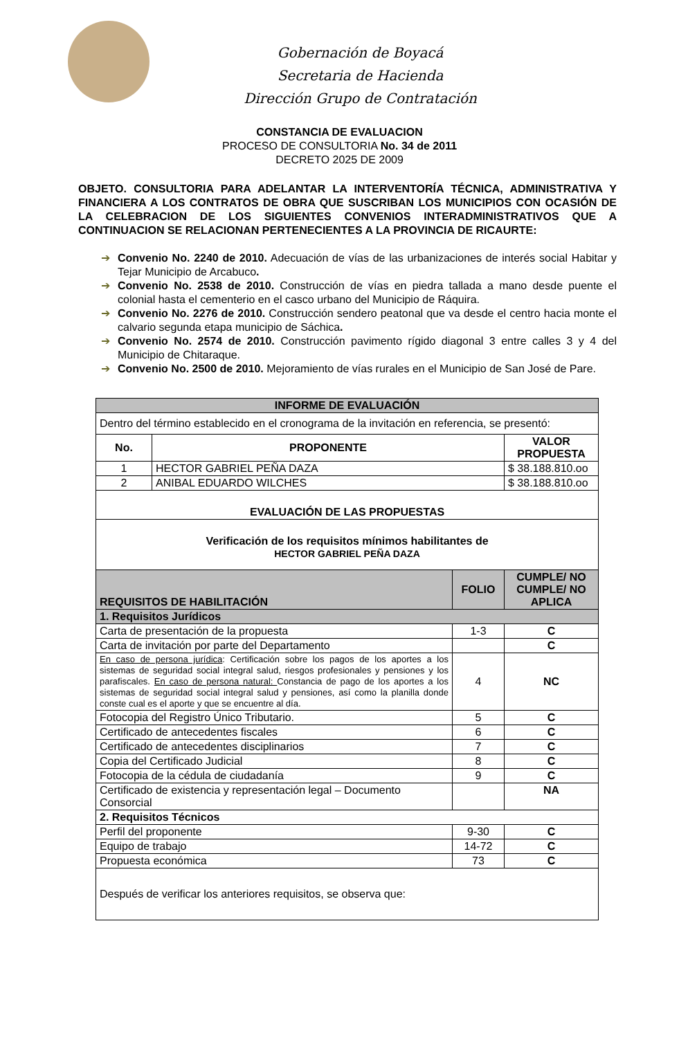Gobernación de Boyacá
Secretaria de Hacienda
Dirección Grupo de Contratación
CONSTANCIA DE EVALUACION
PROCESO DE CONSULTORIA No. 34 de 2011
DECRETO 2025 DE 2009
OBJETO. CONSULTORIA PARA ADELANTAR LA INTERVENTORÍA TÉCNICA, ADMINISTRATIVA Y FINANCIERA A LOS CONTRATOS DE OBRA QUE SUSCRIBAN LOS MUNICIPIOS CON OCASIÓN DE LA CELEBRACION DE LOS SIGUIENTES CONVENIOS INTERADMINISTRATIVOS QUE A CONTINUACION SE RELACIONAN PERTENECIENTES A LA PROVINCIA DE RICAURTE:
➔ Convenio No. 2240 de 2010. Adecuación de vías de las urbanizaciones de interés social Habitar y Tejar Municipio de Arcabuco.
➔ Convenio No. 2538 de 2010. Construcción de vías en piedra tallada a mano desde puente el colonial hasta el cementerio en el casco urbano del Municipio de Ráquira.
➔ Convenio No. 2276 de 2010. Construcción sendero peatonal que va desde el centro hacia monte el calvario segunda etapa municipio de Sáchica.
➔ Convenio No. 2574 de 2010. Construcción pavimento rígido diagonal 3 entre calles 3 y 4 del Municipio de Chitaraque.
➔ Convenio No. 2500 de 2010. Mejoramiento de vías rurales en el Municipio de San José de Pare.
| INFORME DE EVALUACIÓN | | | |
| --- | --- | --- | --- |
| Dentro del término establecido en el cronograma de la invitación en referencia, se presentó: | | | |
| No. | PROPONENTE | | VALOR PROPUESTA |
| 1 | HECTOR GABRIEL PEÑA DAZA | | $ 38.188.810.oo |
| 2 | ANIBAL EDUARDO WILCHES | | $ 38.188.810.oo |
| EVALUACIÓN DE LAS PROPUESTAS | | | |
| Verificación de los requisitos mínimos habilitantes de HECTOR GABRIEL PEÑA DAZA | | | |
| REQUISITOS DE HABILITACIÓN | | FOLIO | CUMPLE/ NO CUMPLE/ NO APLICA |
| 1. Requisitos Jurídicos | | | |
| Carta de presentación de la propuesta | | 1-3 | C |
| Carta de invitación por parte del Departamento | | | C |
| En caso de persona jurídica : Certificación sobre los pagos de los aportes a los sistemas de seguridad social integral salud, riesgos profesionales y pensiones y los parafiscales. En caso de persona natural: Constancia de pago de los aportes a los sistemas de seguridad social integral salud y pensiones, así como la planilla donde conste cual es el aporte y que se encuentre al día. | | 4 | NC |
| Fotocopia del Registro Único Tributario. | | 5 | C |
| Certificado de antecedentes fiscales | | 6 | C |
| Certificado de antecedentes disciplinarios | | 7 | C |
| Copia del Certificado Judicial | | 8 | C |
| Fotocopia de la cédula de ciudadanía | | 9 | C |
| Certificado de existencia y representación legal – Documento Consorcial | | | NA |
| 2. Requisitos Técnicos | | | |
| Perfil del proponente | | 9-30 | C |
| Equipo de trabajo | | 14-72 | C |
| Propuesta económica | | 73 | C |
| Después de verificar los anteriores requisitos, se observa que: | | | |